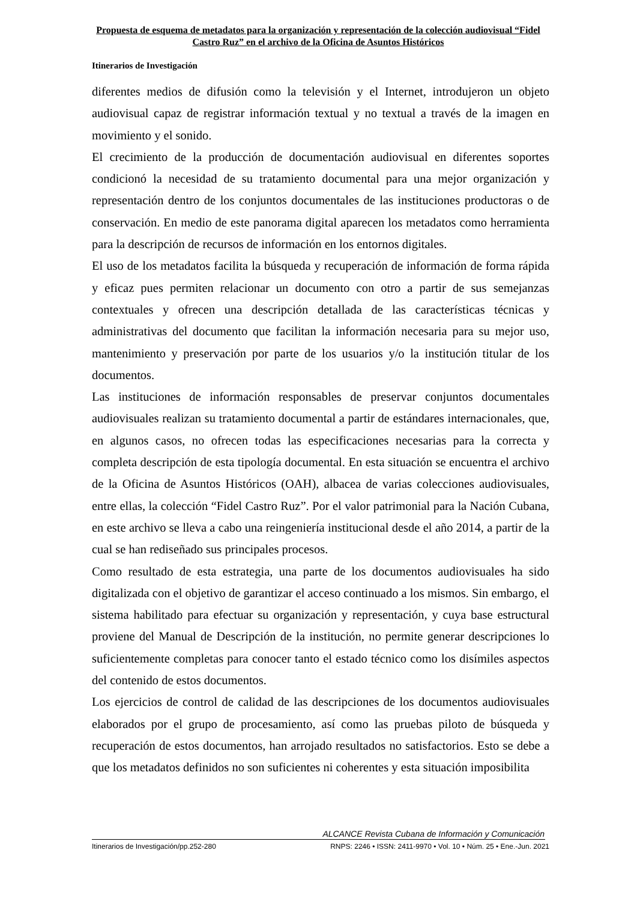Propuesta de esquema de metadatos para la organización y representación de la colección audiovisual “Fidel Castro Ruz” en el archivo de la Oficina de Asuntos Históricos
Itinerarios de Investigación
diferentes medios de difusión como la televisión y el Internet, introdujeron un objeto audiovisual capaz de registrar información textual y no textual a través de la imagen en movimiento y el sonido.
El crecimiento de la producción de documentación audiovisual en diferentes soportes condicionó la necesidad de su tratamiento documental para una mejor organización y representación dentro de los conjuntos documentales de las instituciones productoras o de conservación. En medio de este panorama digital aparecen los metadatos como herramienta para la descripción de recursos de información en los entornos digitales.
El uso de los metadatos facilita la búsqueda y recuperación de información de forma rápida y eficaz pues permiten relacionar un documento con otro a partir de sus semejanzas contextuales y ofrecen una descripción detallada de las características técnicas y administrativas del documento que facilitan la información necesaria para su mejor uso, mantenimiento y preservación por parte de los usuarios y/o la institución titular de los documentos.
Las instituciones de información responsables de preservar conjuntos documentales audiovisuales realizan su tratamiento documental a partir de estándares internacionales, que, en algunos casos, no ofrecen todas las especificaciones necesarias para la correcta y completa descripción de esta tipología documental. En esta situación se encuentra el archivo de la Oficina de Asuntos Históricos (OAH), albacea de varias colecciones audiovisuales, entre ellas, la colección “Fidel Castro Ruz”. Por el valor patrimonial para la Nación Cubana, en este archivo se lleva a cabo una reingeniería institucional desde el año 2014, a partir de la cual se han rediseñado sus principales procesos.
Como resultado de esta estrategia, una parte de los documentos audiovisuales ha sido digitalizada con el objetivo de garantizar el acceso continuado a los mismos. Sin embargo, el sistema habilitado para efectuar su organización y representación, y cuya base estructural proviene del Manual de Descripción de la institución, no permite generar descripciones lo suficientemente completas para conocer tanto el estado técnico como los disímiles aspectos del contenido de estos documentos.
Los ejercicios de control de calidad de las descripciones de los documentos audiovisuales elaborados por el grupo de procesamiento, así como las pruebas piloto de búsqueda y recuperación de estos documentos, han arrojado resultados no satisfactorios. Esto se debe a que los metadatos definidos no son suficientes ni coherentes y esta situación imposibilita
ALCANCE Revista Cubana de Información y Comunicación
Itinerarios de Investigación/pp.252-280 RNPS: 2246 • ISSN: 2411-9970 • Vol. 10 • Núm. 25 • Ene.-Jun. 2021